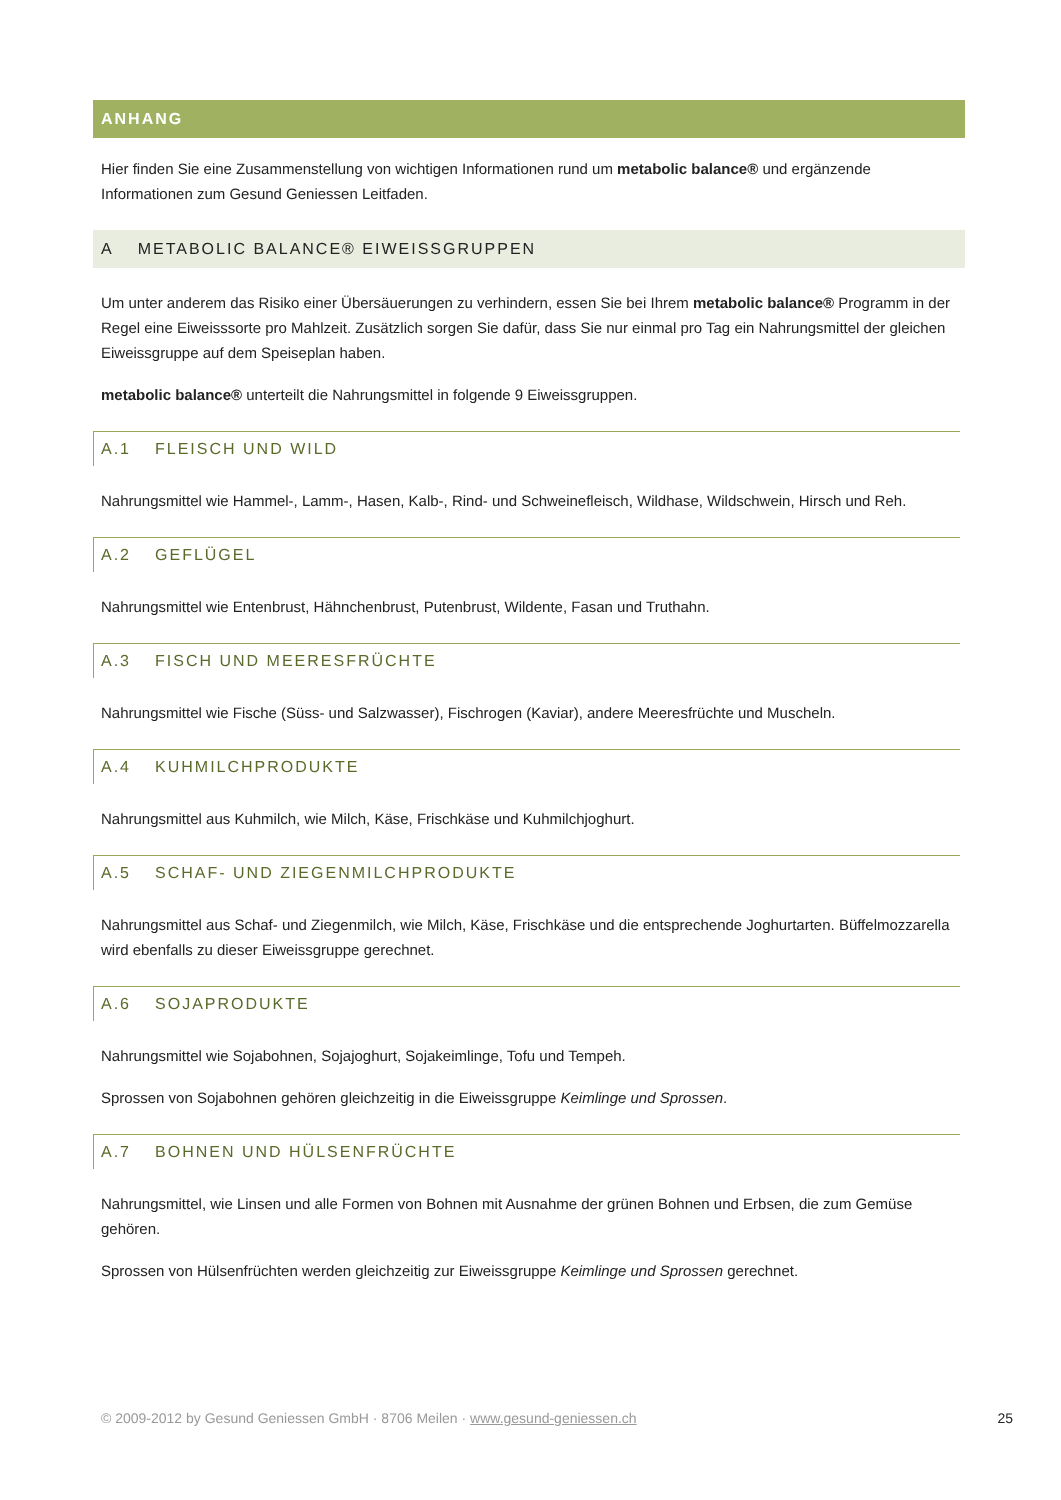ANHANG
Hier finden Sie eine Zusammenstellung von wichtigen Informationen rund um metabolic balance® und ergänzende Informationen zum Gesund Geniessen Leitfaden.
A METABOLIC BALANCE® EIWEISSGRUPPEN
Um unter anderem das Risiko einer Übersäuerungen zu verhindern, essen Sie bei Ihrem metabolic balance® Programm in der Regel eine Eiweisssorte pro Mahlzeit. Zusätzlich sorgen Sie dafür, dass Sie nur einmal pro Tag ein Nahrungsmittel der gleichen Eiweissgruppe auf dem Speiseplan haben.
metabolic balance® unterteilt die Nahrungsmittel in folgende 9 Eiweissgruppen.
A.1 FLEISCH UND WILD
Nahrungsmittel wie Hammel-, Lamm-, Hasen, Kalb-, Rind- und Schweinefleisch, Wildhase, Wildschwein, Hirsch und Reh.
A.2 GEFLÜGEL
Nahrungsmittel wie Entenbrust, Hähnchenbrust, Putenbrust, Wildente, Fasan und Truthahn.
A.3 FISCH UND MEERESFRÜCHTE
Nahrungsmittel wie Fische (Süss- und Salzwasser), Fischrogen (Kaviar), andere Meeresfrüchte und Muscheln.
A.4 KUHMILCHPRODUKTE
Nahrungsmittel aus Kuhmilch, wie Milch, Käse, Frischkäse und Kuhmilchjoghurt.
A.5 SCHAF- UND ZIEGENMILCHPRODUKTE
Nahrungsmittel aus Schaf- und Ziegenmilch, wie Milch, Käse, Frischkäse und die entsprechende Joghurtarten. Büffelmozzarella wird ebenfalls zu dieser Eiweissgruppe gerechnet.
A.6 SOJAPRODUKTE
Nahrungsmittel wie Sojabohnen, Sojajoghurt, Sojakeimlinge, Tofu und Tempeh.
Sprossen von Sojabohnen gehören gleichzeitig in die Eiweissgruppe Keimlinge und Sprossen.
A.7 BOHNEN UND HÜLSENFRÜCHTE
Nahrungsmittel, wie Linsen und alle Formen von Bohnen mit Ausnahme der grünen Bohnen und Erbsen, die zum Gemüse gehören.
Sprossen von Hülsenfrüchten werden gleichzeitig zur Eiweissgruppe Keimlinge und Sprossen gerechnet.
© 2009-2012 by Gesund Geniessen GmbH · 8706 Meilen · www.gesund-geniessen.ch 25